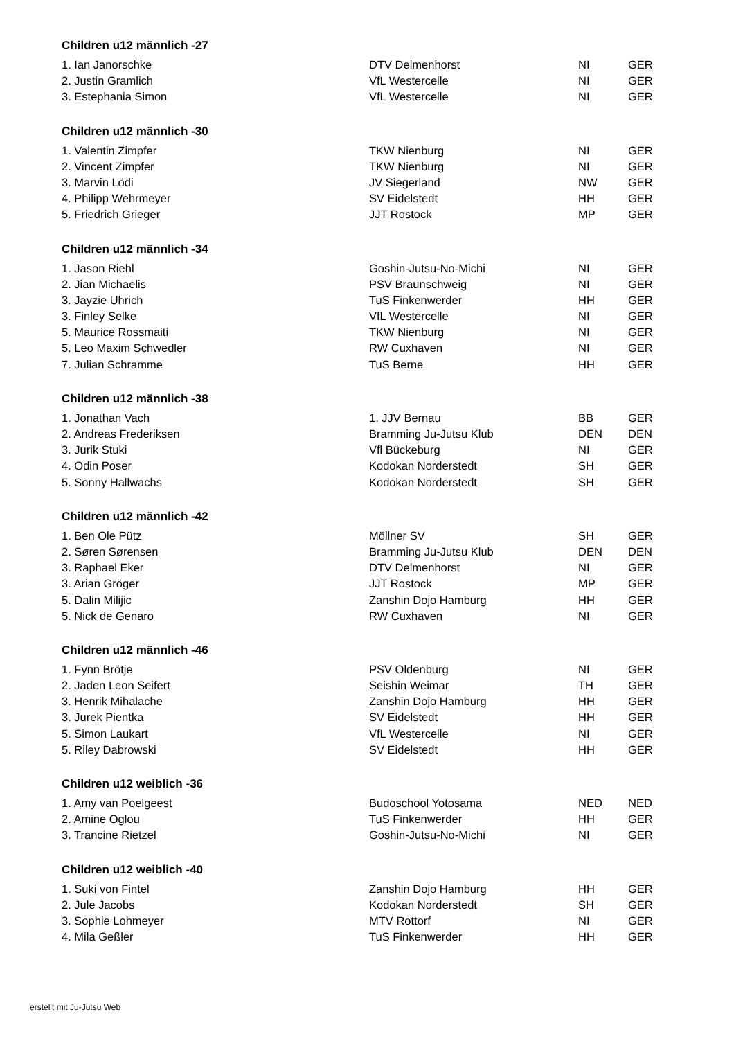Children u12 männlich -27
| 1. Ian Janorschke | DTV Delmenhorst | NI | GER |
| 2. Justin Gramlich | VfL Westercelle | NI | GER |
| 3. Estephania Simon | VfL Westercelle | NI | GER |
Children u12 männlich -30
| 1. Valentin Zimpfer | TKW Nienburg | NI | GER |
| 2. Vincent Zimpfer | TKW Nienburg | NI | GER |
| 3. Marvin Lödi | JV Siegerland | NW | GER |
| 4. Philipp Wehrmeyer | SV Eidelstedt | HH | GER |
| 5. Friedrich Grieger | JJT Rostock | MP | GER |
Children u12 männlich -34
| 1. Jason Riehl | Goshin-Jutsu-No-Michi | NI | GER |
| 2. Jian Michaelis | PSV Braunschweig | NI | GER |
| 3. Jayzie Uhrich | TuS Finkenwerder | HH | GER |
| 3. Finley Selke | VfL Westercelle | NI | GER |
| 5. Maurice Rossmaiti | TKW Nienburg | NI | GER |
| 5. Leo Maxim Schwedler | RW Cuxhaven | NI | GER |
| 7. Julian Schramme | TuS Berne | HH | GER |
Children u12 männlich -38
| 1. Jonathan Vach | 1. JJV Bernau | BB | GER |
| 2. Andreas Frederiksen | Bramming Ju-Jutsu Klub | DEN | DEN |
| 3. Jurik Stuki | Vfl Bückeburg | NI | GER |
| 4. Odin Poser | Kodokan Norderstedt | SH | GER |
| 5. Sonny Hallwachs | Kodokan Norderstedt | SH | GER |
Children u12 männlich -42
| 1. Ben Ole Pütz | Möllner SV | SH | GER |
| 2. Søren Sørensen | Bramming Ju-Jutsu Klub | DEN | DEN |
| 3. Raphael Eker | DTV Delmenhorst | NI | GER |
| 3. Arian Gröger | JJT Rostock | MP | GER |
| 5. Dalin Milijic | Zanshin Dojo Hamburg | HH | GER |
| 5. Nick de Genaro | RW Cuxhaven | NI | GER |
Children u12 männlich -46
| 1. Fynn Brötje | PSV Oldenburg | NI | GER |
| 2. Jaden Leon Seifert | Seishin Weimar | TH | GER |
| 3. Henrik Mihalache | Zanshin Dojo Hamburg | HH | GER |
| 3. Jurek Pientka | SV Eidelstedt | HH | GER |
| 5. Simon Laukart | VfL Westercelle | NI | GER |
| 5. Riley Dabrowski | SV Eidelstedt | HH | GER |
Children u12 weiblich -36
| 1. Amy van Poelgeest | Budoschool Yotosama | NED | NED |
| 2. Amine Oglou | TuS Finkenwerder | HH | GER |
| 3. Trancine Rietzel | Goshin-Jutsu-No-Michi | NI | GER |
Children u12 weiblich -40
| 1. Suki von Fintel | Zanshin Dojo Hamburg | HH | GER |
| 2. Jule Jacobs | Kodokan Norderstedt | SH | GER |
| 3. Sophie Lohmeyer | MTV Rottorf | NI | GER |
| 4. Mila Geßler | TuS Finkenwerder | HH | GER |
erstellt mit Ju-Jutsu Web